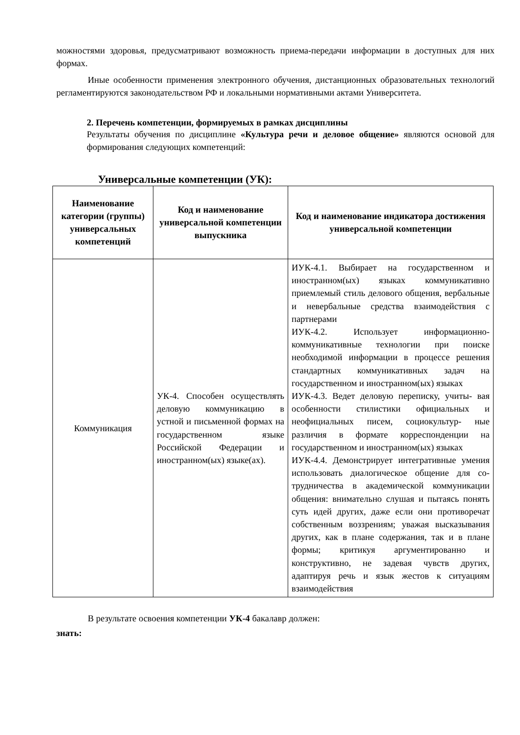можностями здоровья, предусматривают возможность приема-передачи информации в доступных для них формах.
Иные особенности применения электронного обучения, дистанционных образовательных технологий регламентируются законодательством РФ и локальными нормативными актами Университета.
2. Перечень компетенции, формируемых в рамках дисциплины
Результаты обучения по дисциплине «Культура речи и деловое общение» являются основой для формирования следующих компетенций:
Универсальные компетенции (УК):
| Наименование категории (группы) универсальных компетенций | Код и наименование универсальной компетенции выпускника | Код и наименование индикатора достижения универсальной компетенции |
| --- | --- | --- |
| Коммуникация | УК-4. Способен осуществлять деловую коммуникацию в устной и письменной формах на государственном языке Российской Федерации и иностранном(ых) языке(ах). | ИУК-4.1. Выбирает на государственном и иностранном(ых) языках коммуникативно приемлемый стиль делового общения, вербальные и невербальные средства взаимодействия с партнерами ИУК-4.2. Использует информационно-коммуникативные технологии при поиске необходимой информации в процессе решения стандартных коммуникативных задач на государственном и иностранном(ых) языках ИУК-4.3. Ведет деловую переписку, учиты- вая особенности стилистики официальных и неофициальных писем, социокультур- ные различия в формате корреспонденции на государственном и иностранном(ых) языках ИУК-4.4. Демонстрирует интегративные умения использовать диалогическое общение для со-трудничества в академической коммуникации общения: внимательно слушая и пытаясь понять суть идей других, даже если они противоречат собственным воззрениям; уважая высказывания других, как в плане содержания, так и в плане формы; критикуя аргументированно и конструктивно, не задевая чувств других, адаптируя речь и язык жестов к ситуациям взаимодействия |
В результате освоения компетенции УК-4 бакалавр должен:
знать: